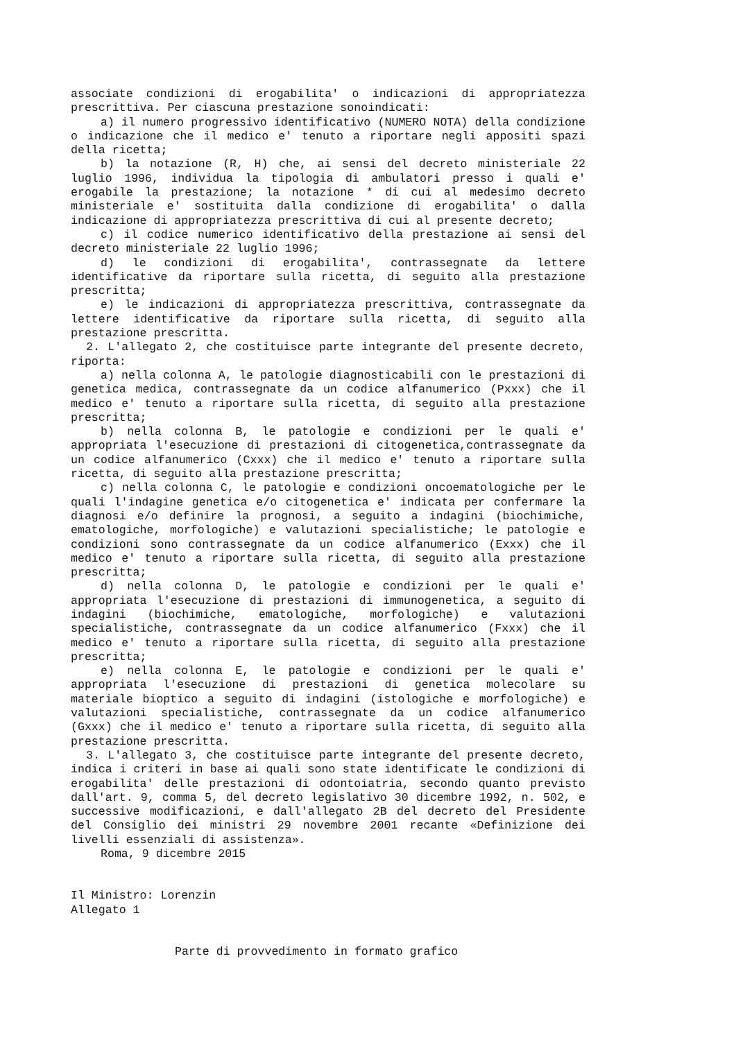associate condizioni di erogabilita' o indicazioni di appropriatezza prescrittiva. Per ciascuna prestazione sonoindicati:
a) il numero progressivo identificativo (NUMERO NOTA) della condizione o indicazione che il medico e' tenuto a riportare negli appositi spazi della ricetta;
b) la notazione (R, H) che, ai sensi del decreto ministeriale 22 luglio 1996, individua la tipologia di ambulatori presso i quali e' erogabile la prestazione; la notazione * di cui al medesimo decreto ministeriale e' sostituita dalla condizione di erogabilita' o dalla indicazione di appropriatezza prescrittiva di cui al presente decreto;
c) il codice numerico identificativo della prestazione ai sensi del decreto ministeriale 22 luglio 1996;
d) le condizioni di erogabilita', contrassegnate da lettere identificative da riportare sulla ricetta, di seguito alla prestazione prescritta;
e) le indicazioni di appropriatezza prescrittiva, contrassegnate da lettere identificative da riportare sulla ricetta, di seguito alla prestazione prescritta.
2. L'allegato 2, che costituisce parte integrante del presente decreto, riporta:
a) nella colonna A, le patologie diagnosticabili con le prestazioni di genetica medica, contrassegnate da un codice alfanumerico (Pxxx) che il medico e' tenuto a riportare sulla ricetta, di seguito alla prestazione prescritta;
b) nella colonna B, le patologie e condizioni per le quali e' appropriata l'esecuzione di prestazioni di citogenetica,contrassegnate da un codice alfanumerico (Cxxx) che il medico e' tenuto a riportare sulla ricetta, di seguito alla prestazione prescritta;
c) nella colonna C, le patologie e condizioni oncoematologiche per le quali l'indagine genetica e/o citogenetica e' indicata per confermare la diagnosi e/o definire la prognosi, a seguito a indagini (biochimiche, ematologiche, morfologiche) e valutazioni specialistiche; le patologie e condizioni sono contrassegnate da un codice alfanumerico (Exxx) che il medico e' tenuto a riportare sulla ricetta, di seguito alla prestazione prescritta;
d) nella colonna D, le patologie e condizioni per le quali e' appropriata l'esecuzione di prestazioni di immunogenetica, a seguito di indagini (biochimiche, ematologiche, morfologiche) e valutazioni specialistiche, contrassegnate da un codice alfanumerico (Fxxx) che il medico e' tenuto a riportare sulla ricetta, di seguito alla prestazione prescritta;
e) nella colonna E, le patologie e condizioni per le quali e' appropriata l'esecuzione di prestazioni di genetica molecolare su materiale bioptico a seguito di indagini (istologiche e morfologiche) e valutazioni specialistiche, contrassegnate da un codice alfanumerico (Gxxx) che il medico e' tenuto a riportare sulla ricetta, di seguito alla prestazione prescritta.
3. L'allegato 3, che costituisce parte integrante del presente decreto, indica i criteri in base ai quali sono state identificate le condizioni di erogabilita' delle prestazioni di odontoiatria, secondo quanto previsto dall'art. 9, comma 5, del decreto legislativo 30 dicembre 1992, n. 502, e successive modificazioni, e dall'allegato 2B del decreto del Presidente del Consiglio dei ministri 29 novembre 2001 recante «Definizione dei livelli essenziali di assistenza».
Roma, 9 dicembre 2015
Il Ministro: Lorenzin
Allegato 1
Parte di provvedimento in formato grafico